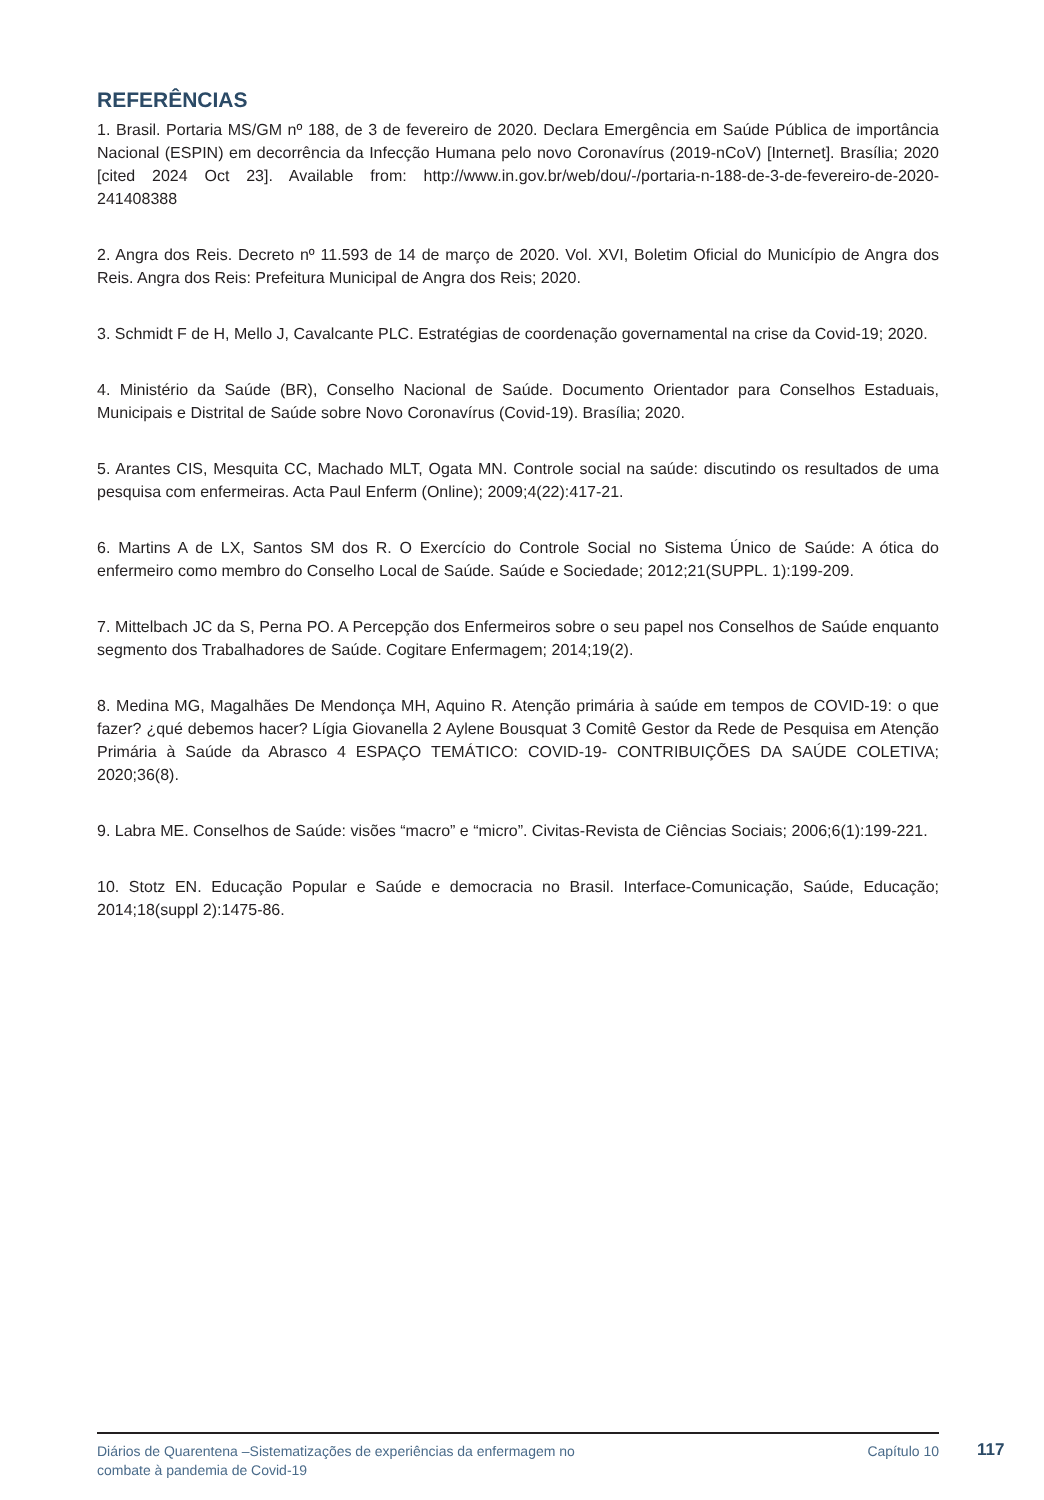REFERÊNCIAS
1. Brasil. Portaria MS/GM nº 188, de 3 de fevereiro de 2020. Declara Emergência em Saúde Pública de importância Nacional (ESPIN) em decorrência da Infecção Humana pelo novo Coronavírus (2019-nCoV) [Internet]. Brasília; 2020 [cited 2024 Oct 23]. Available from: http://www.in.gov.br/web/dou/-/portaria-n-188-de-3-de-fevereiro-de-2020-241408388
2. Angra dos Reis. Decreto nº 11.593 de 14 de março de 2020. Vol. XVI, Boletim Oficial do Município de Angra dos Reis. Angra dos Reis: Prefeitura Municipal de Angra dos Reis; 2020.
3. Schmidt F de H, Mello J, Cavalcante PLC. Estratégias de coordenação governamental na crise da Covid-19; 2020.
4. Ministério da Saúde (BR), Conselho Nacional de Saúde. Documento Orientador para Conselhos Estaduais, Municipais e Distrital de Saúde sobre Novo Coronavírus (Covid-19). Brasília; 2020.
5. Arantes CIS, Mesquita CC, Machado MLT, Ogata MN. Controle social na saúde: discutindo os resultados de uma pesquisa com enfermeiras. Acta Paul Enferm (Online); 2009;4(22):417-21.
6. Martins A de LX, Santos SM dos R. O Exercício do Controle Social no Sistema Único de Saúde: A ótica do enfermeiro como membro do Conselho Local de Saúde. Saúde e Sociedade; 2012;21(SUPPL. 1):199-209.
7. Mittelbach JC da S, Perna PO. A Percepção dos Enfermeiros sobre o seu papel nos Conselhos de Saúde enquanto segmento dos Trabalhadores de Saúde. Cogitare Enfermagem; 2014;19(2).
8. Medina MG, Magalhães De Mendonça MH, Aquino R. Atenção primária à saúde em tempos de COVID-19: o que fazer? ¿qué debemos hacer? Lígia Giovanella 2 Aylene Bousquat 3 Comitê Gestor da Rede de Pesquisa em Atenção Primária à Saúde da Abrasco 4 ESPAÇO TEMÁTICO: COVID-19- CONTRIBUIÇÕES DA SAÚDE COLETIVA; 2020;36(8).
9. Labra ME. Conselhos de Saúde: visões “macro” e “micro”. Civitas-Revista de Ciências Sociais; 2006;6(1):199-221.
10. Stotz EN. Educação Popular e Saúde e democracia no Brasil. Interface-Comunicação, Saúde, Educação; 2014;18(suppl 2):1475-86.
Diários de Quarentena –Sistematizações de experiências da enfermagem no
combate à pandemia de Covid-19
Capítulo 10
117